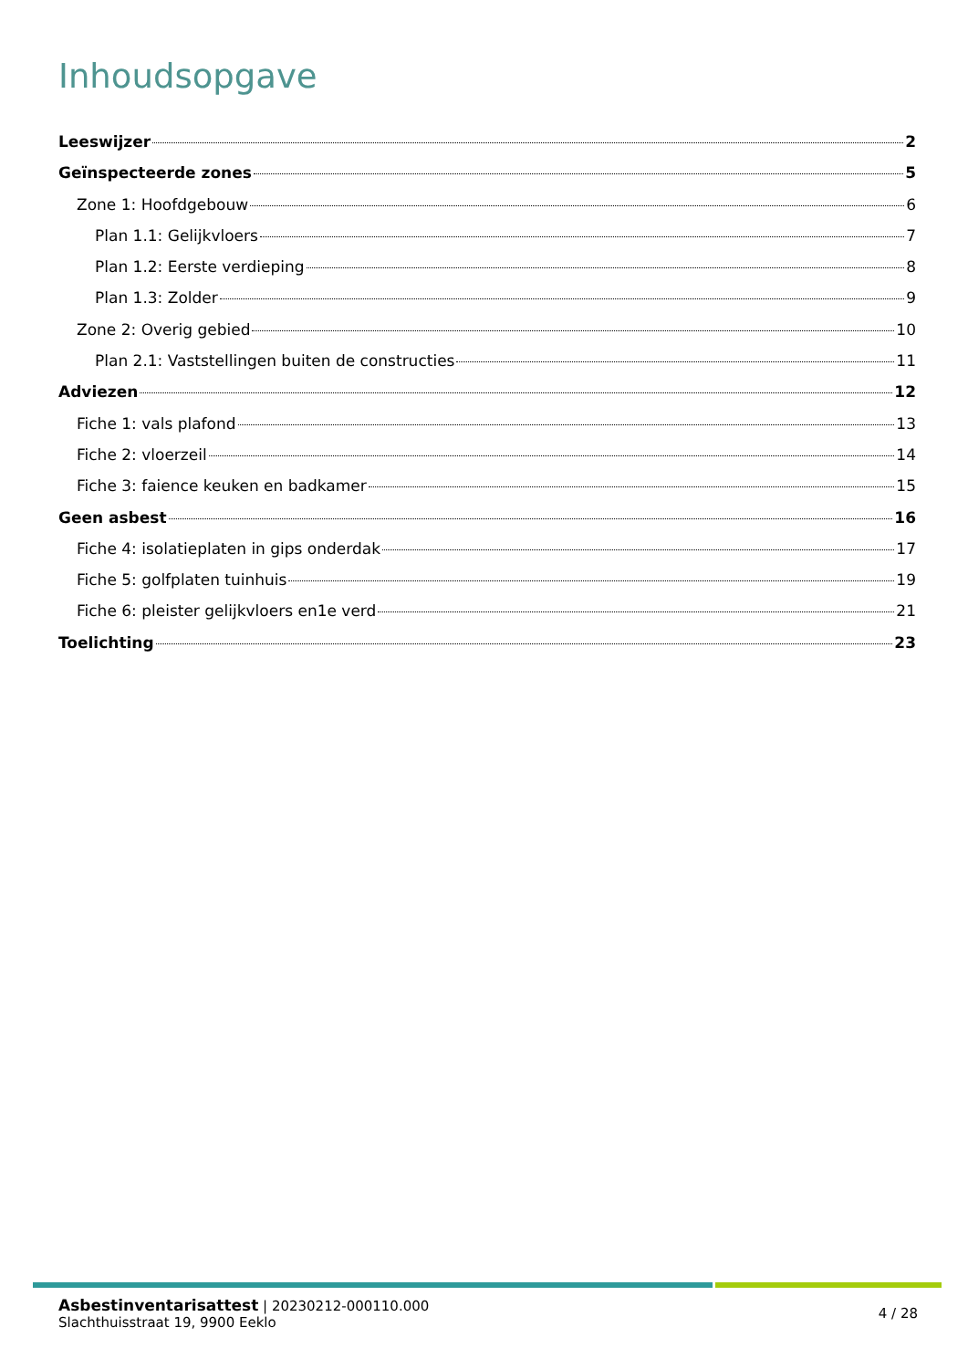Inhoudsopgave
Leeswijzer 2
Geïnspecteerde zones 5
Zone 1: Hoofdgebouw 6
Plan 1.1: Gelijkvloers 7
Plan 1.2: Eerste verdieping 8
Plan 1.3: Zolder 9
Zone 2: Overig gebied 10
Plan 2.1: Vaststellingen buiten de constructies 11
Adviezen 12
Fiche 1: vals plafond 13
Fiche 2: vloerzeil 14
Fiche 3: faience keuken en badkamer 15
Geen asbest 16
Fiche 4: isolatieplaten in gips onderdak 17
Fiche 5: golfplaten tuinhuis 19
Fiche 6: pleister gelijkvloers en1e verd 21
Toelichting 23
Asbestinventarisattest | 20230212-000110.000
Slachthuisstraat 19, 9900 Eeklo
4 / 28